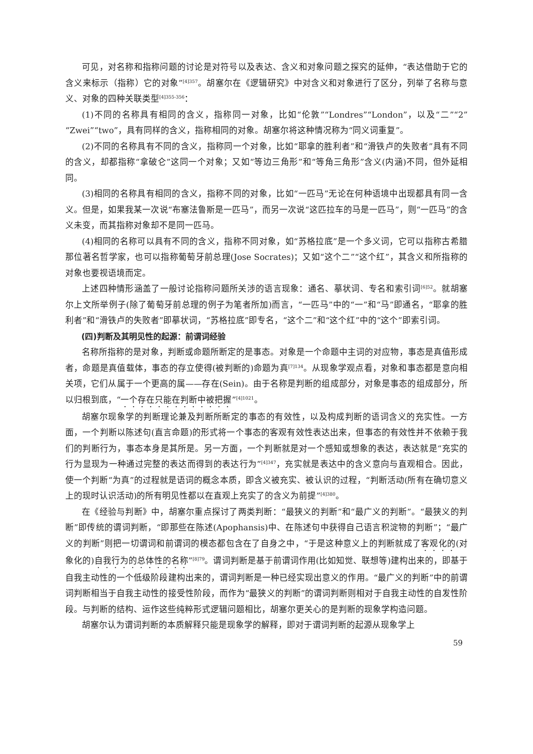可见，对名称和指称问题的讨论是对符号以及表达、含义和对象问题之探究的延伸，“表达借助于它的含义来标示（指称）它的对象”<sup>[4]357</sup>。胡塞尔在《逻辑研究》中对含义和对象进行了区分，列举了名称与意义、对象的四种关联类型<sup>[4]355-356</sup>：
(1)不同的名称具有相同的含义，指称同一对象，比如“伦敦”“Londres”“London”，以及“二”“2”“Zwei”“two”，具有同样的含义，指称相同的对象。胡塞尔将这种情况称为“同义词重复”。
(2)不同的名称具有不同的含义，指称同一个对象，比如“耶拿的胜利者”和“滑铁卢的失败者”具有不同的含义，却都指称“拿破仑”这同一个对象；又如“等边三角形”和“等角三角形”含义(内涵)不同，但外延相同。
(3)相同的名称具有相同的含义，指称不同的对象，比如“一匹马”无论在何种语境中出现都具有同一含义。但是，如果我某一次说“布塞法鲁斯是一匹马”，而另一次说“这匹拉车的马是一匹马”，则“一匹马”的含义未变，而其指称对象却不是同一匹马。
(4)相同的名称可以具有不同的含义，指称不同对象，如“苏格拉底”是一个多义词，它可以指称古希腊那位著名哲学家，也可以指称葡萄牙前总理(Jose Socrates)；又如“这个二”“这个红”，其含义和所指称的对象也要视语境而定。
上述四种情形涵盖了一般讨论指称问题所关涉的语言现象：通名、摹状词、专名和索引词<sup>[6]52</sup>。就胡塞尔上文所举例子(除了葡萄牙前总理的例子为笔者所加)而言，“一匹马”中的“一”和“马”即通名，“耶拿的胜利者”和“滑铁卢的失败者”即摹状词，“苏格拉底”即专名，“这个二”和“这个红”中的“这个”即索引词。
(四)判断及其明见性的起源：前谓词经验
名称所指称的是对象，判断或命题所断定的是事态。对象是一个命题中主词的对应物，事态是真值形成者，命题是真值载体，事态的存立使得(被判断的)命题为真<sup>[7]134</sup>。从现象学观点看，对象和事态都是意向相关项，它们从属于一个更高的属——存在(Sein)。由于名称是判断的组成部分，对象是事态的组成部分，所以归根到底，“一个存在只能在判断中被把握”<sup>[4]1021</sup>。
胡塞尔现象学的判断理论兼及判断所断定的事态的有效性，以及构成判断的语词含义的充实性。一方面，一个判断以陈述句(直言命题)的形式将一个事态的客观有效性表达出来，但事态的有效性并不依赖于我们的判断行为，事态本身是其所是。另一方面，一个判断就是对一个感知或想象的表达，表达就是“充实的行为显现为一种通过完整的表达而得到的表达行为”<sup>[4]347</sup>，充实就是表达中的含义意向与直观相合。因此，使一个判断“为真”的过程就是语词的概念本质，即含义被充实、被认识的过程，“判断活动(所有在确切意义上的现时认识活动)的所有明见性都以在直观上充实了的含义为前提”<sup>[4]380</sup>。
在《经验与判断》中，胡塞尔重点探讨了两类判断：“最狭义的判断”和“最广义的判断”。“最狭义的判断”即传统的谓词判断，“即那些在陈述(Apophansis)中、在陈述句中获得自己语言积淀物的判断”；“最广义的判断”则把一切谓词和前谓词的模态都包含在了自身之中，“于是这种意义上的判断就成了客观化的(对象化的)自我行为的总体性的名称”<sup>[8]79</sup>。谓词判断是基于前谓词作用(比如知觉、联想等)建构出来的，即基于自我主动性的一个低级阶段建构出来的，谓词判断是一种已经实现出意义的作用。“最广义的判断”中的前谓词判断相当于自我主动性的接受性阶段，而作为“最狭义的判断”的谓词判断则相对于自我主动性的自发性阶段。与判断的结构、运作这些纯粹形式逻辑问题相比，胡塞尔更关心的是判断的现象学构造问题。
胡塞尔认为谓词判断的本质解释只能是现象学的解释，即对于谓词判断的起源从现象学上
59